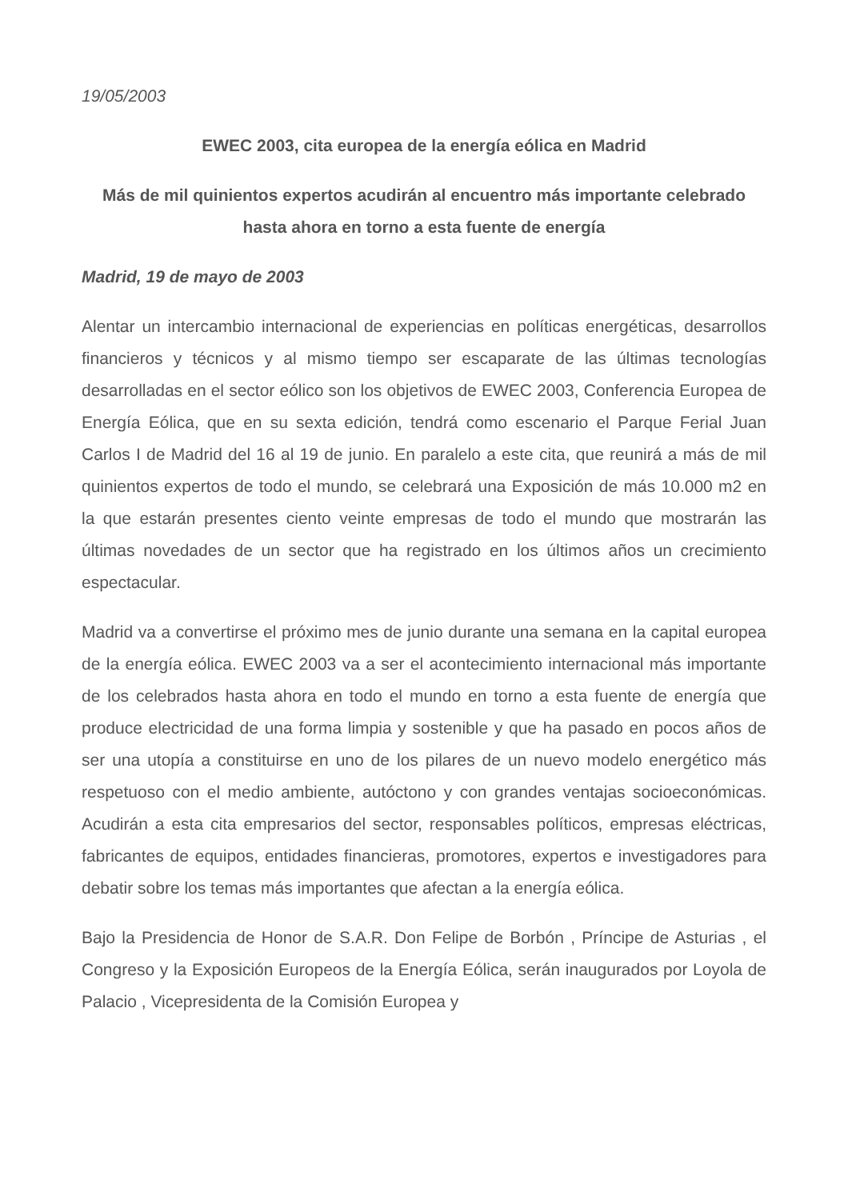19/05/2003
EWEC 2003, cita europea de la energía eólica en Madrid
Más de mil quinientos expertos acudirán al encuentro más importante celebrado hasta ahora en torno a esta fuente de energía
Madrid, 19 de mayo de 2003
Alentar un intercambio internacional de experiencias en políticas energéticas, desarrollos financieros y técnicos y al mismo tiempo ser escaparate de las últimas tecnologías desarrolladas en el sector eólico son los objetivos de EWEC 2003, Conferencia Europea de Energía Eólica, que en su sexta edición, tendrá como escenario el Parque Ferial Juan Carlos I de Madrid del 16 al 19 de junio. En paralelo a este cita, que reunirá a más de mil quinientos expertos de todo el mundo, se celebrará una Exposición de más 10.000 m2 en la que estarán presentes ciento veinte empresas de todo el mundo que mostrarán las últimas novedades de un sector que ha registrado en los últimos años un crecimiento espectacular.
Madrid va a convertirse el próximo mes de junio durante una semana en la capital europea de la energía eólica. EWEC 2003 va a ser el acontecimiento internacional más importante de los celebrados hasta ahora en todo el mundo en torno a esta fuente de energía que produce electricidad de una forma limpia y sostenible y que ha pasado en pocos años de ser una utopía a constituirse en uno de los pilares de un nuevo modelo energético más respetuoso con el medio ambiente, autóctono y con grandes ventajas socioeconómicas. Acudirán a esta cita empresarios del sector, responsables políticos, empresas eléctricas, fabricantes de equipos, entidades financieras, promotores, expertos e investigadores para debatir sobre los temas más importantes que afectan a la energía eólica.
Bajo la Presidencia de Honor de S.A.R. Don Felipe de Borbón , Príncipe de Asturias , el Congreso y la Exposición Europeos de la Energía Eólica, serán inaugurados por Loyola de Palacio , Vicepresidenta de la Comisión Europea y